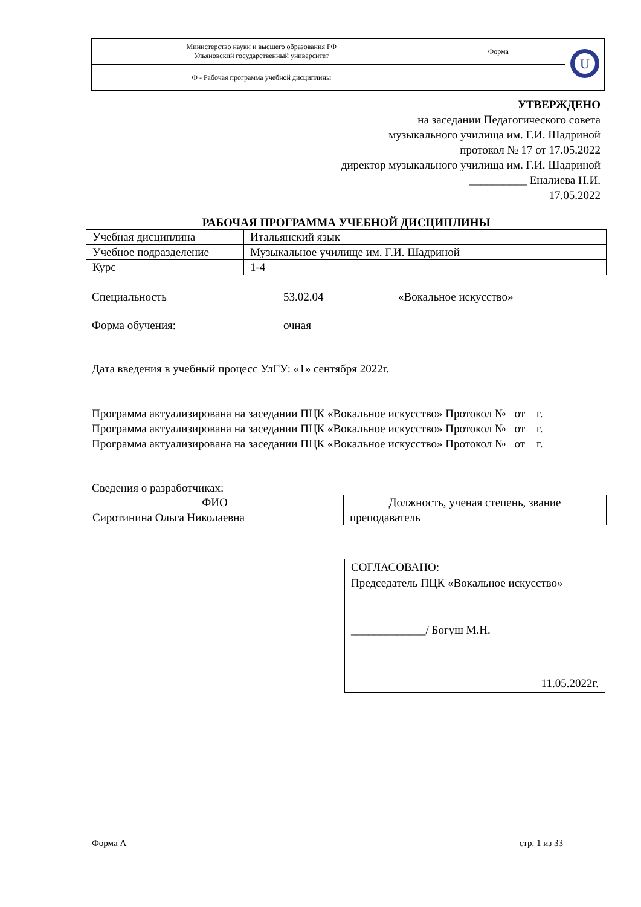| Министерство науки и высшего образования РФ Ульяновский государственный университет | Форма | U |
| Ф - Рабочая программа учебной дисциплины | | |
УТВЕРЖДЕНО
на заседании Педагогического совета
музыкального училища им. Г.И. Шадриной
протокол № 17 от 17.05.2022
директор музыкального училища им. Г.И. Шадриной
__________ Еналиева Н.И.
17.05.2022
РАБОЧАЯ ПРОГРАММА УЧЕБНОЙ ДИСЦИПЛИНЫ
| Учебная дисциплина | Итальянский язык |
| Учебное подразделение | Музыкальное училище им. Г.И. Шадриной |
| Курс | 1-4 |
Специальность 53.02.04 «Вокальное искусство»
Форма обучения: очная
Дата введения в учебный процесс УлГУ: «1» сентября 2022г.
Программа актуализирована на заседании ПЦК «Вокальное искусство» Протокол № от г.
Программа актуализирована на заседании ПЦК «Вокальное искусство» Протокол № от г.
Программа актуализирована на заседании ПЦК «Вокальное искусство» Протокол № от г.
Сведения о разработчиках:
| ФИО | Должность, ученая степень, звание |
| Сиротинина Ольга Николаевна | преподаватель |
СОГЛАСОВАНО:
Председатель ПЦК «Вокальное искусство»
_____________/ Богуш М.Н.
11.05.2022г.
Форма А стр. 1 из 33